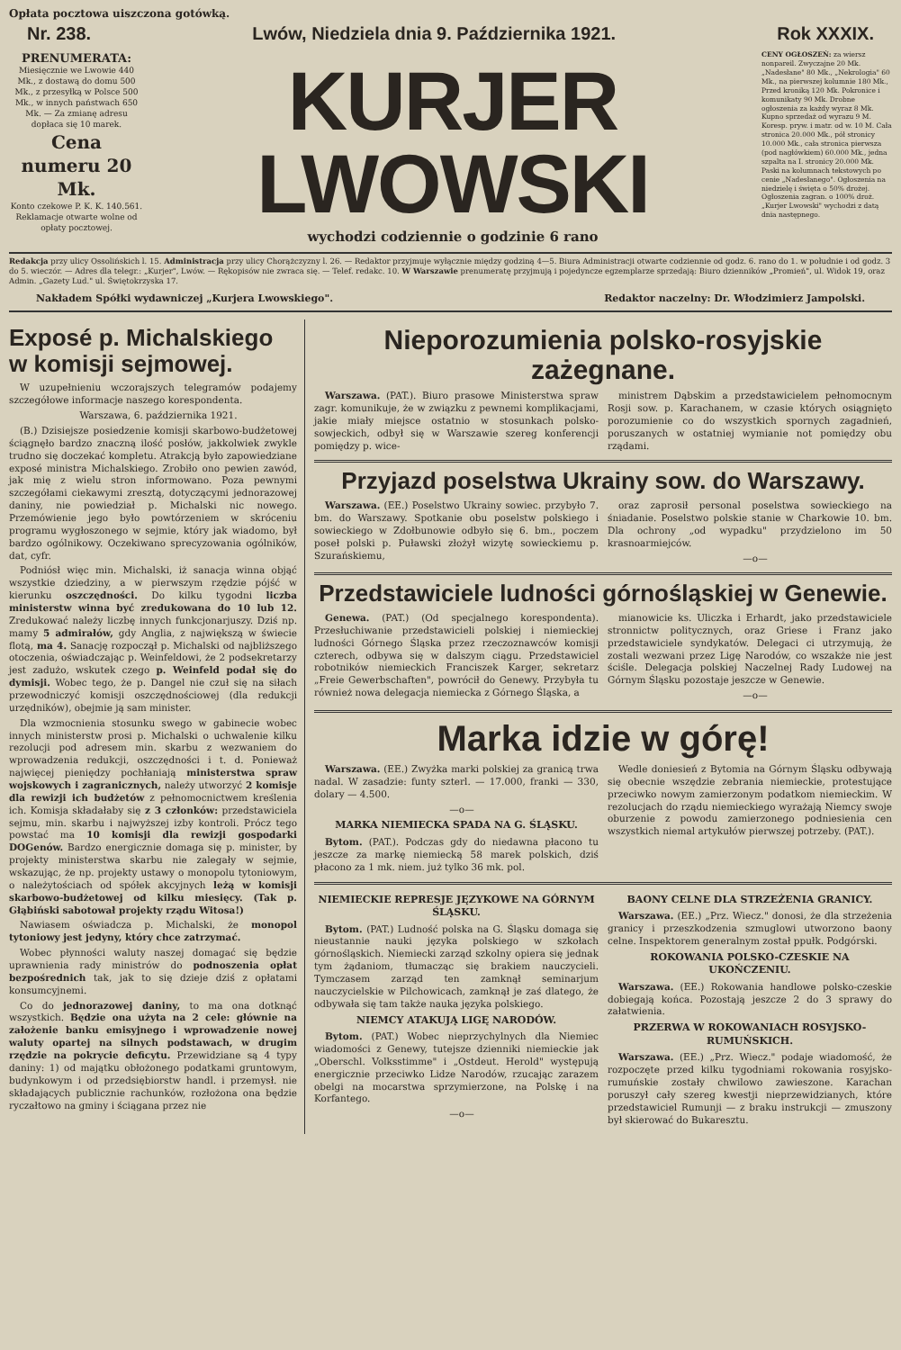Opłata pocztowa uiszczona gotówką.
Nr. 238. Lwów, Niedziela dnia 9. Października 1921. Rok XXXIX.
PRENUMERATA:
Miesięcznie we Lwowie 440 Mk., z dostawą do domu 500 Mk., z przesyłką w Polsce 500 Mk., w innych państwach 650 Mk. — Za zmianę adresu dopłaca się 10 marek.
Cena numeru 20 Mk.
Konto czekowe P. K. K. 140.561.
Reklamacje otwarte wolne od opłaty pocztowej.
KURJER LWOWSKI
wychodzi codziennie o godzinie 6 rano
CENY OGŁOSZEŃ: za wiersz nonpareil. Zwyczajne 20 Mk. „Nadesłane" 80 Mk., „Nekrologia" 60 Mk., na pierwszej kolumnie 180 Mk., Przed kroniką 120 Mk. Pokronice i komunikaty 90 Mk. Drobne ogłoszenia za każdy wyraz 8 Mk. Kupno sprzedaż od wyrazu 9 M. Koresp. pryw. i matr. od w. 10 M. Cała stronica 20.000 Mk., pół stronicy 10.000 Mk., cała stronica pierwsza (pod nagłówkiem) 60.000 Mk., jedna szpalta na I. stronicy 20.000 Mk. Paski na kolumnach tekstowych po cenie „Nadesłanego". Ogłoszenia na niedzielę i święta o 50% drożej. Ogłoszenia zagran. o 100% droż. „Kurjer Lwowski" wychodzi z datą dnia następnego.
Redakcja przy ulicy Ossolińskich l. 15. Administracja przy ulicy Chorążczyzny l. 26. — Redaktor przyjmuje wyłącznie między godziną 4—5. Biura Administracji otwarte codziennie od godz. 6. rano do 1. w południe i od godz. 3 do 5. wieczór. — Adres dla telegr.: „Kurjer", Lwów. — Rękopisów nie zwraca się. — Telef. redakc. 10. W Warszawie prenumeratę przyjmują i pojedyncze egzemplarze sprzedają: Biuro dzienników „Promień", ul. Widok 19, oraz Admin. „Gazety Lud." ul. Świętokrzyska 17.
Nakładem Spółki wydawniczej „Kurjera Lwowskiego". Redaktor naczelny: Dr. Włodzimierz Jampolski.
Exposé p. Michalskiego
w komisji sejmowej.
W uzupełnieniu wczorajszych telegramów podajemy szczegółowe informacje naszego korespondenta.
Warszawa, 6. października 1921.
(B.) Dzisiejsze posiedzenie komisji skarbowo-budżetowej ściągnęło bardzo znaczną ilość posłów, jakkolwiek zwykle trudno się doczekać kompletu. Atrakcją było zapowiedziane exposé ministra Michalskiego. Zrobiło ono pewien zawód, jak mię z wielu stron informowano. Poza pewnymi szczegółami ciekawymi zresztą, dotyczącymi jednorazowej daniny, nie powiedział p. Michalski nic nowego. Przemówienie jego było powtórzeniem w skróceniu programu wygłoszonego w sejmie, który jak wiadomo, był bardzo ogólnikowy. Oczekiwano sprecyzowania ogólników, dat, cyfr.
Podniósł więc min. Michalski, iż sanacja winna objąć wszystkie dziedziny, a w pierwszym rzędzie pójść w kierunku oszczędności. Do kilku tygodni liczba ministerstw winna być zredukowana do 10 lub 12. Zredukować należy liczbę innych funkcjonarjuszy. Dziś np. mamy 5 admirałów, gdy Anglia, z największą w świecie flotą, ma 4. Sanację rozpoczął p. Michalski od najbliższego otoczenia, oświadczając p. Weinfeldowi, że 2 podsekretarzy jest zadużo, wskutek czego p. Weinfeld podał się do dymisji. Wobec tego, że p. Dangel nie czuł się na siłach przewodniczyć komisji oszczędnościowej (dla redukcji urzędników), obejmie ją sam minister.
Dla wzmocnienia stosunku swego w gabinecie wobec innych ministerstw prosi p. Michalski o uchwalenie kilku rezolucji pod adresem min. skarbu z wezwaniem do wprowadzenia redukcji, oszczędności i t. d. Ponieważ najwięcej pieniędzy pochłaniają ministerstwa spraw wojskowych i zagranicznych, należy utworzyć 2 komisje dla rewizji ich budżetów z pełnomocnictwem kreślenia ich. Komisja składałaby się z 3 członków: przedstawiciela sejmu, min. skarbu i najwyższej izby kontroli. Prócz tego powstać ma 10 komisji dla rewizji gospodarki DOGenów. Bardzo energicznie domaga się p. minister, by projekty ministerstwa skarbu nie zalegały w sejmie, wskazując, że np. projekty ustawy o monopolu tytoniowym, o należytościach od spółek akcyjnych leżą w komisji skarbowo-budżetowej od kilku miesięcy. (Tak p. Głąbiński sabotował projekty rządu Witosa!)
Nawiasem oświadcza p. Michalski, że monopol tytoniowy jest jedyny, który chce zatrzymać.
Wobec płynności waluty naszej domagać się będzie uprawnienia rady ministrów do podnoszenia opłat bezpośrednich tak, jak to się dzieje dziś z opłatami konsumcyjnemi.
Co do jednorazowej daniny, to ma ona dotknąć wszystkich. Będzie ona użyta na 2 cele: głównie na założenie banku emisyjnego i wprowadzenie nowej waluty opartej na silnych podstawach, w drugim rzędzie na pokrycie deficytu. Przewidziane są 4 typy daniny: 1) od majątku obłożonego podatkami gruntowym, budynkowym i od przedsiębiorstw handl. i przemysł. nie składających publicznie rachunków, rozłożona ona będzie ryczałtowo na gminy i ściągana przez nie
Nieporozumienia polsko-rosyjskie zażegnane.
Warszawa. (PAT.). Biuro prasowe Ministerstwa spraw zagr. komunikuje, że w związku z pewnemi komplikacjami, jakie miały miejsce ostatnio w stosunkach polsko-sowjeckich, odbył się w Warszawie szereg konferencji pomiędzy p. wice-
ministrem Dąbskim a przedstawicielem pełnomocnym Rosji sow. p. Karachanem, w czasie których osiągnięto porozumienie co do wszystkich spornych zagadnień, poruszanych w ostatniej wymianie not pomiędzy obu rządami.
Przyjazd poselstwa Ukrainy sow. do Warszawy.
Warszawa. (EE.) Poselstwo Ukrainy sowiec. przybyło 7. bm. do Warszawy. Spotkanie obu poselstw polskiego i sowieckiego w Zdołbunowie odbyło się 6. bm., poczem poseł polski p. Puławski złożył wizytę sowieckiemu p. Szurańskiemu,
oraz zaprosił personal poselstwa sowieckiego na śniadanie. Poselstwo polskie stanie w Charkowie 10. bm. Dla ochrony „od wypadku" przydzielono im 50 krasnoarmiejców.
—o—
Przedstawiciele ludności górnośląskiej w Genewie.
Genewa. (PAT.) (Od specjalnego korespondenta). Przesłuchiwanie przedstawicieli polskiej i niemieckiej ludności Górnego Śląska przez rzeczoznawców komisji czterech, odbywa się w dalszym ciągu. Przedstawiciel robotników niemieckich Franciszek Karger, sekretarz „Freie Gewerbschaften", powrócił do Genewy. Przybyła tu również nowa delegacja niemiecka z Górnego Śląska, a
mianowicie ks. Uliczka i Erhardt, jako przedstawiciele stronnictw politycznych, oraz Griese i Franz jako przedstawiciele syndykatów. Delegaci ci utrzymują, że zostali wezwani przez Ligę Narodów, co wszakże nie jest ściśle. Delegacja polskiej Naczelnej Rady Ludowej na Górnym Śląsku pozostaje jeszcze w Genewie.
—o—
Marka idzie w górę!
Warszawa. (EE.) Zwyżka marki polskiej za granicą trwa nadal. W zasadzie: funty szterl. — 17.000, franki — 330, dolary — 4.500.
—o—
MARKA NIEMIECKA SPADA NA G. ŚLĄSKU.
Bytom. (PAT.). Podczas gdy do niedawna płacono tu jeszcze za markę niemiecką 58 marek polskich, dziś płacono za 1 mk. niem. już tylko 36 mk. pol.
Wedle doniesień z Bytomia na Górnym Śląsku odbywają się obecnie wszędzie zebrania niemieckie, protestujące przeciwko nowym zamierzonym podatkom niemieckim. W rezolucjach do rządu niemieckiego wyrażają Niemcy swoje oburzenie z powodu zamierzonego podniesienia cen wszystkich niemal artykułów pierwszej potrzeby. (PAT.).
NIEMIECKIE REPRESJE JĘZYKOWE NA GÓRNYM ŚLĄSKU.
Bytom. (PAT.) Ludność polska na G. Śląsku domaga się nieustannie nauki języka polskiego w szkołach górnośląskich. Niemiecki zarząd szkolny opiera się jednak tym żądaniom, tłumacząc się brakiem nauczycieli. Tymczasem zarząd ten zamknął seminarjum nauczycielskie w Pilchowicach, zamknął je zaś dlatego, że odbywała się tam także nauka języka polskiego.
NIEMCY ATAKUJĄ LIGĘ NARODÓW.
Bytom. (PAT.) Wobec nieprzychylnych dla Niemiec wiadomości z Genewy, tutejsze dzienniki niemieckie jak „Oberschl. Volksstimme" i „Ostdeut. Herold" występują energicznie przeciwko Lidze Narodów, rzucając zarazem obelgi na mocarstwa sprzymierzone, na Polskę i na Korfantego.
—o—
BAONY CELNE DLA STRZEŻENIA GRANICY.
Warszawa. (EE.) „Prz. Wiecz." donosi, że dla strzeżenia granicy i przeszkodzenia szmuglowi utworzono baony celne. Inspektorem generalnym został ppułk. Podgórski.
ROKOWANIA POLSKO-CZESKIE NA UKOŃCZENIU.
Warszawa. (EE.) Rokowania handlowe polsko-czeskie dobiegają końca. Pozostają jeszcze 2 do 3 sprawy do załatwienia.
PRZERWA W ROKOWANIACH ROSYJSKO-RUMUŃSKICH.
Warszawa. (EE.) „Prz. Wiecz." podaje wiadomość, że rozpoczęte przed kilku tygodniami rokowania rosyjsko-rumuńskie zostały chwilowo zawieszone. Karachan poruszył cały szereg kwestji nieprzewidzianych, które przedstawiciel Rumunji — z braku instrukcji — zmuszony był skierować do Bukaresztu.